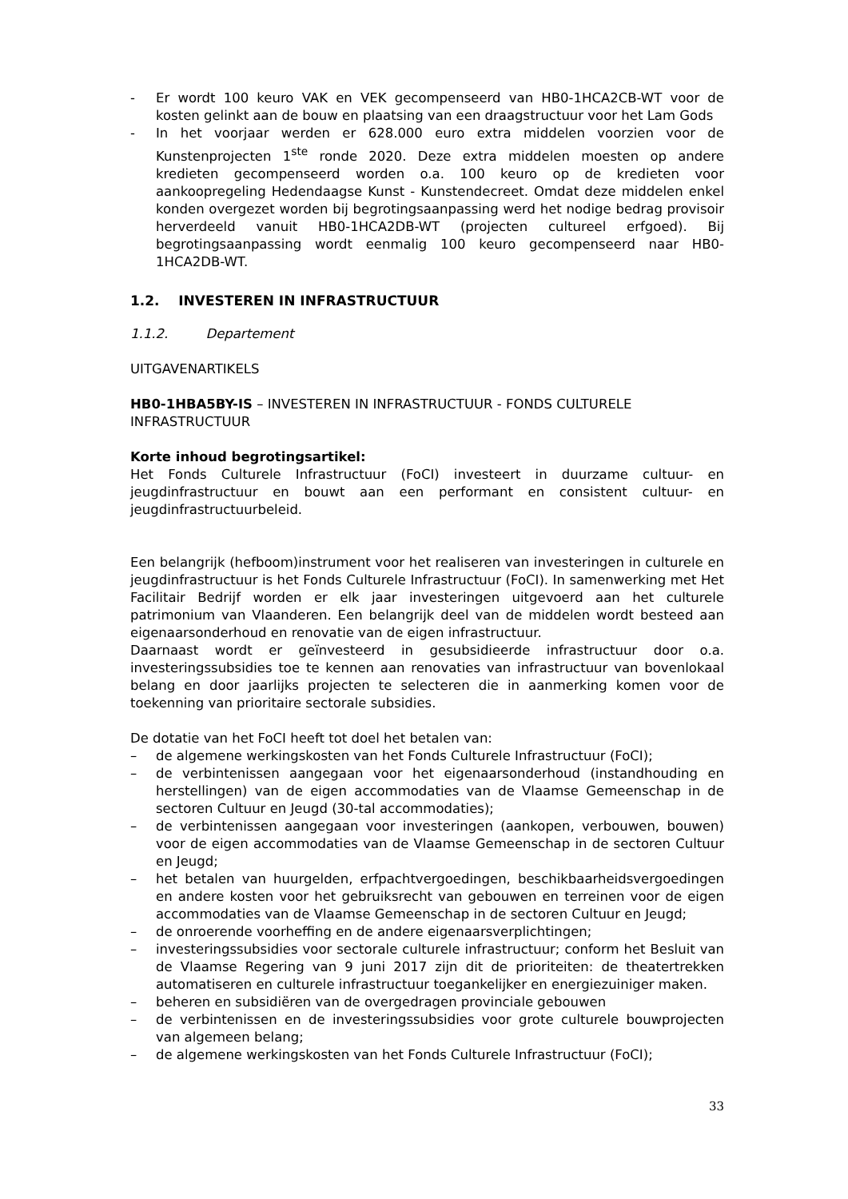- Er wordt 100 keuro VAK en VEK gecompenseerd van HB0-1HCA2CB-WT voor de kosten gelinkt aan de bouw en plaatsing van een draagstructuur voor het Lam Gods
- In het voorjaar werden er 628.000 euro extra middelen voorzien voor de Kunstenprojecten 1<sup>ste</sup> ronde 2020. Deze extra middelen moesten op andere kredieten gecompenseerd worden o.a. 100 keuro op de kredieten voor aankoopregeling Hedendaagse Kunst - Kunstendecreet. Omdat deze middelen enkel konden overgezet worden bij begrotingsaanpassing werd het nodige bedrag provisoir herverdeeld vanuit HB0-1HCA2DB-WT (projecten cultureel erfgoed). Bij begrotingsaanpassing wordt eenmalig 100 keuro gecompenseerd naar HB0-1HCA2DB-WT.
1.2. INVESTEREN IN INFRASTRUCTUUR
1.1.2. Departement
UITGAVENARTIKELS
HB0-1HBA5BY-IS – INVESTEREN IN INFRASTRUCTUUR - FONDS CULTURELE INFRASTRUCTUUR
Korte inhoud begrotingsartikel:
Het Fonds Culturele Infrastructuur (FoCI) investeert in duurzame cultuur- en jeugdinfrastructuur en bouwt aan een performant en consistent cultuur- en jeugdinfrastructuurbeleid.
Een belangrijk (hefboom)instrument voor het realiseren van investeringen in culturele en jeugdinfrastructuur is het Fonds Culturele Infrastructuur (FoCI). In samenwerking met Het Facilitair Bedrijf worden er elk jaar investeringen uitgevoerd aan het culturele patrimonium van Vlaanderen. Een belangrijk deel van de middelen wordt besteed aan eigenaarsonderhoud en renovatie van de eigen infrastructuur.
Daarnaast wordt er geïnvesteerd in gesubsidieerde infrastructuur door o.a. investeringssubsidies toe te kennen aan renovaties van infrastructuur van bovenlokaal belang en door jaarlijks projecten te selecteren die in aanmerking komen voor de toekenning van prioritaire sectorale subsidies.
De dotatie van het FoCI heeft tot doel het betalen van:
– de algemene werkingskosten van het Fonds Culturele Infrastructuur (FoCI);
– de verbintenissen aangegaan voor het eigenaarsonderhoud (instandhouding en herstellingen) van de eigen accommodaties van de Vlaamse Gemeenschap in de sectoren Cultuur en Jeugd (30-tal accommodaties);
– de verbintenissen aangegaan voor investeringen (aankopen, verbouwen, bouwen) voor de eigen accommodaties van de Vlaamse Gemeenschap in de sectoren Cultuur en Jeugd;
– het betalen van huurgelden, erfpachtvergoedingen, beschikbaarheidsvergoedingen en andere kosten voor het gebruiksrecht van gebouwen en terreinen voor de eigen accommodaties van de Vlaamse Gemeenschap in de sectoren Cultuur en Jeugd;
– de onroerende voorheffing en de andere eigenaarsverplichtingen;
– investeringssubsidies voor sectorale culturele infrastructuur; conform het Besluit van de Vlaamse Regering van 9 juni 2017 zijn dit de prioriteiten: de theatertrekken automatiseren en culturele infrastructuur toegankelijker en energiezuiniger maken.
– beheren en subsidiëren van de overgedragen provinciale gebouwen
– de verbintenissen en de investeringssubsidies voor grote culturele bouwprojecten van algemeen belang;
– de algemene werkingskosten van het Fonds Culturele Infrastructuur (FoCI);
33